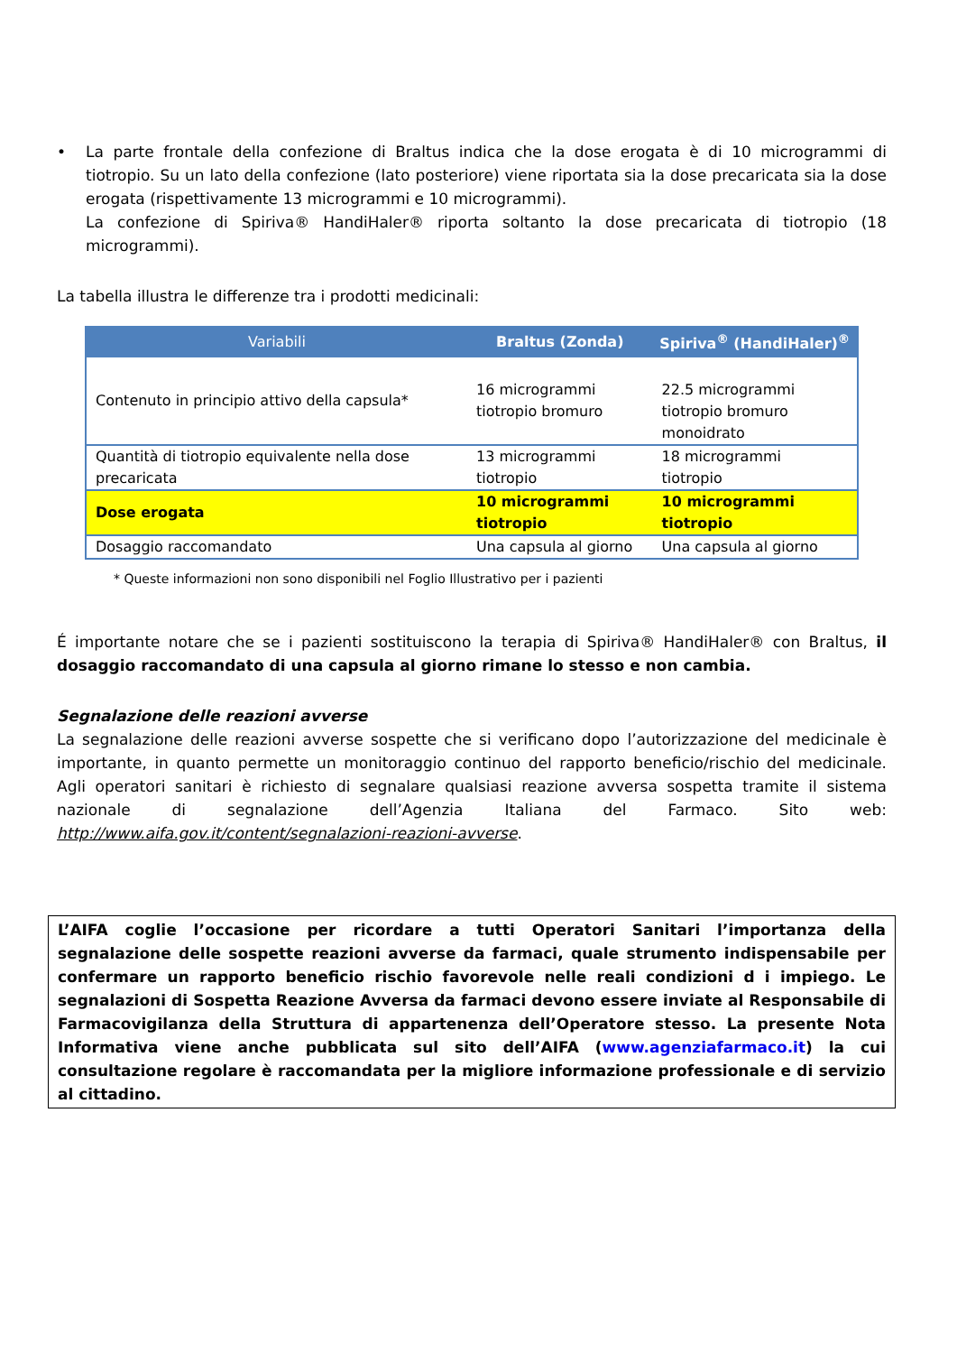• La parte frontale della confezione di Braltus indica che la dose erogata è di 10 microgrammi di tiotropio. Su un lato della confezione (lato posteriore) viene riportata sia la dose precaricata sia la dose erogata (rispettivamente 13 microgrammi e 10 microgrammi).
La confezione di Spiriva® HandiHaler® riporta soltanto la dose precaricata di tiotropio (18 microgrammi).
La tabella illustra le differenze tra i prodotti medicinali:
| Variabili | Braltus (Zonda) | Spiriva<sup>®</sup> (HandiHaler)<sup>®</sup> |
| --- | --- | --- |
| Contenuto in principio attivo della capsula* | 16 microgrammi tiotropio bromuro | 22.5 microgrammi tiotropio bromuro monoidrato |
| Quantità di tiotropio equivalente nella dose precaricata | 13 microgrammi tiotropio | 18 microgrammi tiotropio |
| Dose erogata | 10 microgrammi tiotropio | 10 microgrammi tiotropio |
| Dosaggio raccomandato | Una capsula al giorno | Una capsula al giorno |
* Queste informazioni non sono disponibili nel Foglio Illustrativo per i pazienti
É importante notare che se i pazienti sostituiscono la terapia di Spiriva® HandiHaler® con Braltus, il dosaggio raccomandato di una capsula al giorno rimane lo stesso e non cambia.
Segnalazione delle reazioni avverse
La segnalazione delle reazioni avverse sospette che si verificano dopo l’autorizzazione del medicinale è importante, in quanto permette un monitoraggio continuo del rapporto beneficio/rischio del medicinale. Agli operatori sanitari è richiesto di segnalare qualsiasi reazione avversa sospetta tramite il sistema nazionale di segnalazione dell’Agenzia Italiana del Farmaco. Sito web: http://www.aifa.gov.it/content/segnalazioni-reazioni-avverse.
L’AIFA coglie l’occasione per ricordare a tutti Operatori Sanitari l’importanza della segnalazione delle sospette reazioni avverse da farmaci, quale strumento indispensabile per confermare un rapporto beneficio rischio favorevole nelle reali condizioni d i impiego. Le segnalazioni di Sospetta Reazione Avversa da farmaci devono essere inviate al Responsabile di Farmacovigilanza della Struttura di appartenenza dell’Operatore stesso. La presente Nota Informativa viene anche pubblicata sul sito dell’AIFA (www.agenziafarmaco.it) la cui consultazione regolare è raccomandata per la migliore informazione professionale e di servizio al cittadino.